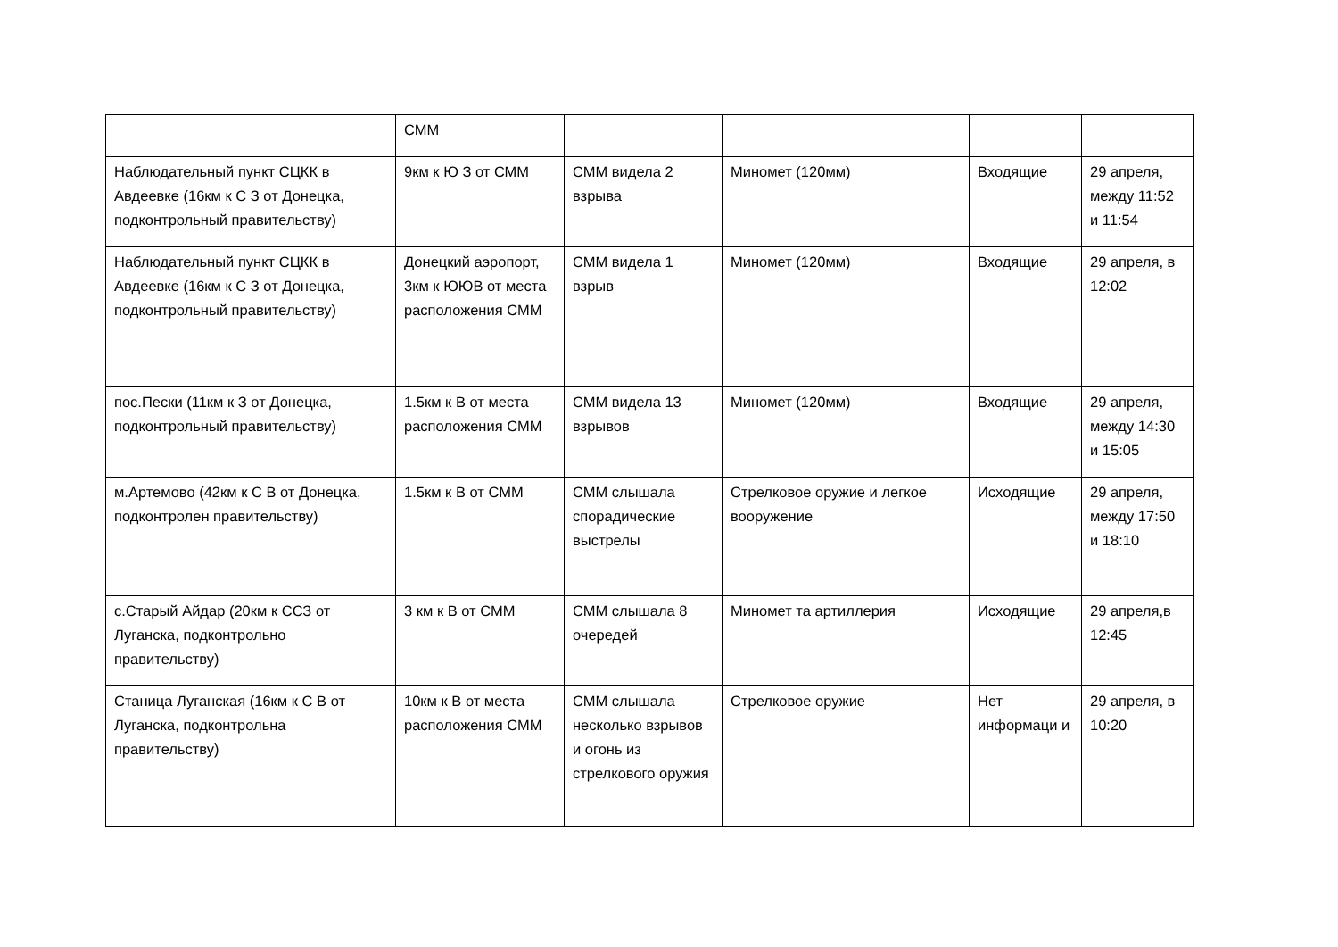| | СММ | | | | |
| Наблюдательный пункт СЦКК в Авдеевке (16км к С З от Донецка, подконтрольный правительству) | 9км к Ю З от СММ | СММ видела 2 взрыва | Миномет (120мм) | Входящие | 29 апреля, между 11:52 и 11:54 |
| Наблюдательный пункт СЦКК в Авдеевке (16км к С З от Донецка, подконтрольный правительству) | Донецкий аэропорт, 3км к ЮЮВ от места расположения СММ | СММ видела 1 взрыв | Миномет (120мм) | Входящие | 29 апреля, в 12:02 |
| пос.Пески (11км к З от Донецка, подконтрольный правительству) | 1.5км к В от места расположения СММ | СММ видела 13 взрывов | Миномет (120мм) | Входящие | 29 апреля, между 14:30 и 15:05 |
| м.Артемово (42км к С В от Донецка, подконтролен правительству) | 1.5км к В от СММ | СММ слышала спорадические выстрелы | Стрелковое оружие и легкое вооружение | Исходящие | 29 апреля, между 17:50 и 18:10 |
| с.Старый Айдар (20км к ССЗ от Луганска, подконтрольно правительству) | 3 км к В от СММ | СММ слышала 8 очередей | Миномет та артиллерия | Исходящие | 29 апреля,в 12:45 |
| Станица Луганская (16км к С В от Луганска, подконтрольна правительству) | 10км к В от места расположения СММ | СММ слышала несколько взрывов и огонь из стрелкового оружия | Стрелковое оружие | Нет информаци и | 29 апреля, в 10:20 |